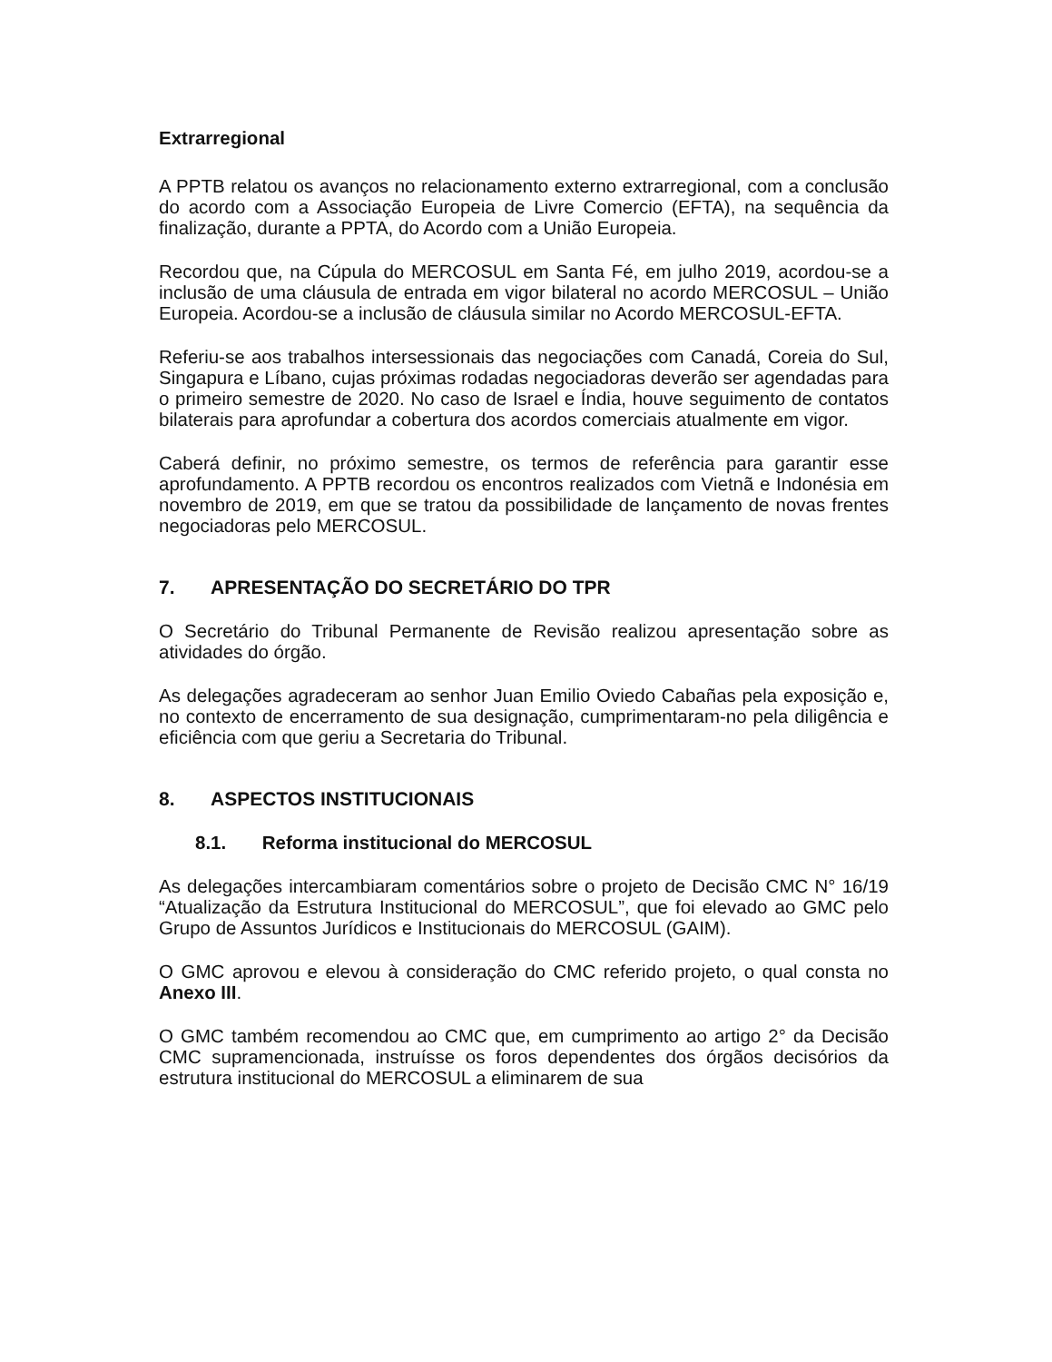Extrarregional
A PPTB relatou os avanços no relacionamento externo extrarregional, com a conclusão do acordo com a Associação Europeia de Livre Comercio (EFTA), na sequência da finalização, durante a PPTA, do Acordo com a União Europeia.
Recordou que, na Cúpula do MERCOSUL em Santa Fé, em julho 2019, acordou-se a inclusão de uma cláusula de entrada em vigor bilateral no acordo MERCOSUL – União Europeia. Acordou-se a inclusão de cláusula similar no Acordo MERCOSUL-EFTA.
Referiu-se aos trabalhos intersessionais das negociações com Canadá, Coreia do Sul, Singapura e Líbano, cujas próximas rodadas negociadoras deverão ser agendadas para o primeiro semestre de 2020. No caso de Israel e Índia, houve seguimento de contatos bilaterais para aprofundar a cobertura dos acordos comerciais atualmente em vigor.
Caberá definir, no próximo semestre, os termos de referência para garantir esse aprofundamento. A PPTB recordou os encontros realizados com Vietnã e Indonésia em novembro de 2019, em que se tratou da possibilidade de lançamento de novas frentes negociadoras pelo MERCOSUL.
7. APRESENTAÇÃO DO SECRETÁRIO DO TPR
O Secretário do Tribunal Permanente de Revisão realizou apresentação sobre as atividades do órgão.
As delegações agradeceram ao senhor Juan Emilio Oviedo Cabañas pela exposição e, no contexto de encerramento de sua designação, cumprimentaram-no pela diligência e eficiência com que geriu a Secretaria do Tribunal.
8. ASPECTOS INSTITUCIONAIS
8.1. Reforma institucional do MERCOSUL
As delegações intercambiaram comentários sobre o projeto de Decisão CMC N° 16/19 “Atualização da Estrutura Institucional do MERCOSUL”, que foi elevado ao GMC pelo Grupo de Assuntos Jurídicos e Institucionais do MERCOSUL (GAIM).
O GMC aprovou e elevou à consideração do CMC referido projeto, o qual consta no Anexo III.
O GMC também recomendou ao CMC que, em cumprimento ao artigo 2° da Decisão CMC supramencionada, instruísse os foros dependentes dos órgãos decisórios da estrutura institucional do MERCOSUL a eliminarem de sua